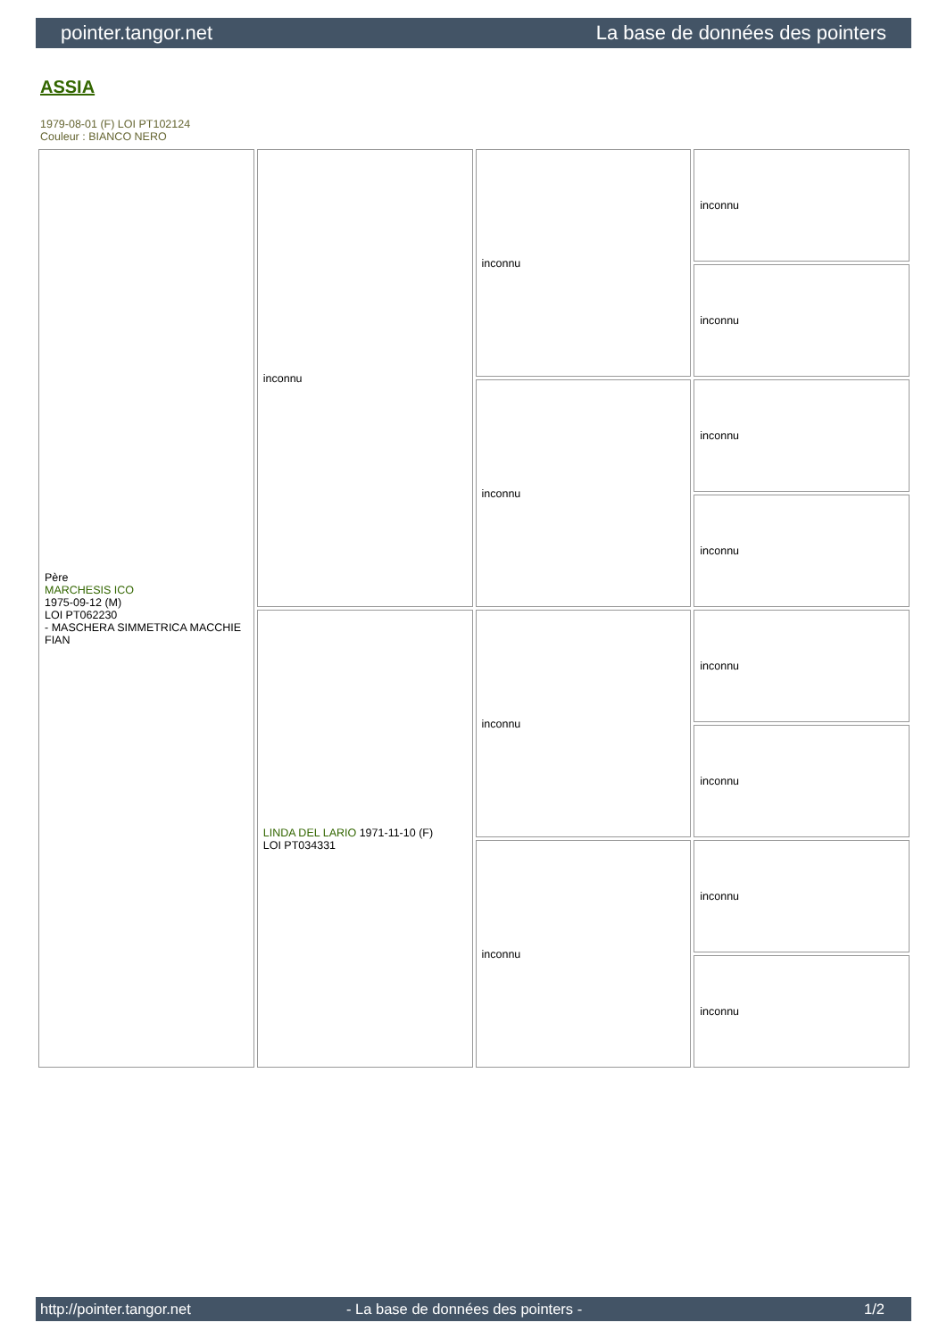pointer.tangor.net La base de données des pointers
ASSIA
1979-08-01 (F) LOI PT102124
Couleur : BIANCO NERO
| Père MARCHESIS ICO 1975-09-12 (M) LOI PT062230 - MASCHERA SIMMETRICA MACCHIE FIAN | inconnu | inconnu | inconnu |
| | | | inconnu |
| | | inconnu | inconnu |
| | | | inconnu |
| | LINDA DEL LARIO 1971-11-10 (F) LOI PT034331 | inconnu | inconnu |
| | | | inconnu |
| | | inconnu | inconnu |
| | | | inconnu |
http://pointer.tangor.net - La base de données des pointers - 1/2